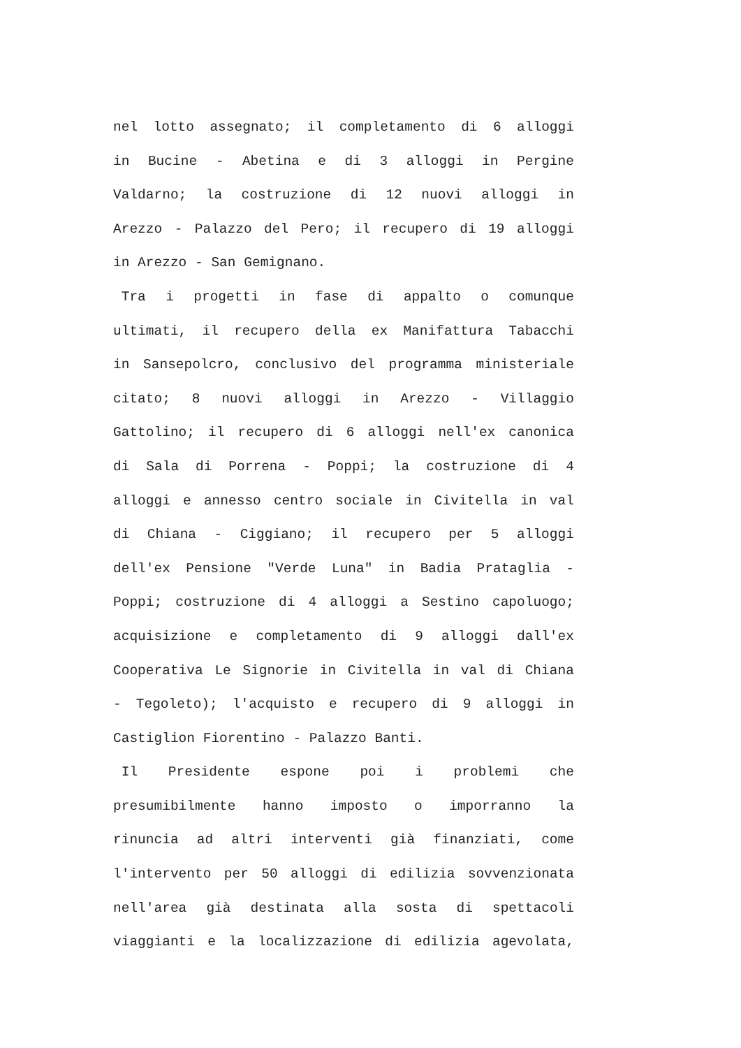nel lotto assegnato; il completamento di 6 alloggi
in Bucine - Abetina e di 3 alloggi in Pergine
Valdarno; la costruzione di 12 nuovi alloggi in
Arezzo - Palazzo del Pero; il recupero di 19 alloggi
in Arezzo - San Gemignano.
Tra i progetti in fase di appalto o comunque
ultimati, il recupero della ex Manifattura Tabacchi
in Sansepolcro, conclusivo del programma ministeriale
citato; 8 nuovi alloggi in Arezzo - Villaggio
Gattolino; il recupero di 6 alloggi nell'ex canonica
di Sala di Porrena - Poppi; la costruzione di 4
alloggi e annesso centro sociale in Civitella in val
di Chiana - Ciggiano; il recupero per 5 alloggi
dell'ex Pensione "Verde Luna" in Badia Prataglia -
Poppi; costruzione di 4 alloggi a Sestino capoluogo;
acquisizione e completamento di 9 alloggi dall'ex
Cooperativa Le Signorie in Civitella in val di Chiana
- Tegoleto); l'acquisto e recupero di 9 alloggi in
Castiglion Fiorentino - Palazzo Banti.
Il Presidente espone poi i problemi che
presumibilmente hanno imposto o imporranno la
rinuncia ad altri interventi già finanziati, come
l'intervento per 50 alloggi di edilizia sovvenzionata
nell'area già destinata alla sosta di spettacoli
viaggianti e la localizzazione di edilizia agevolata,